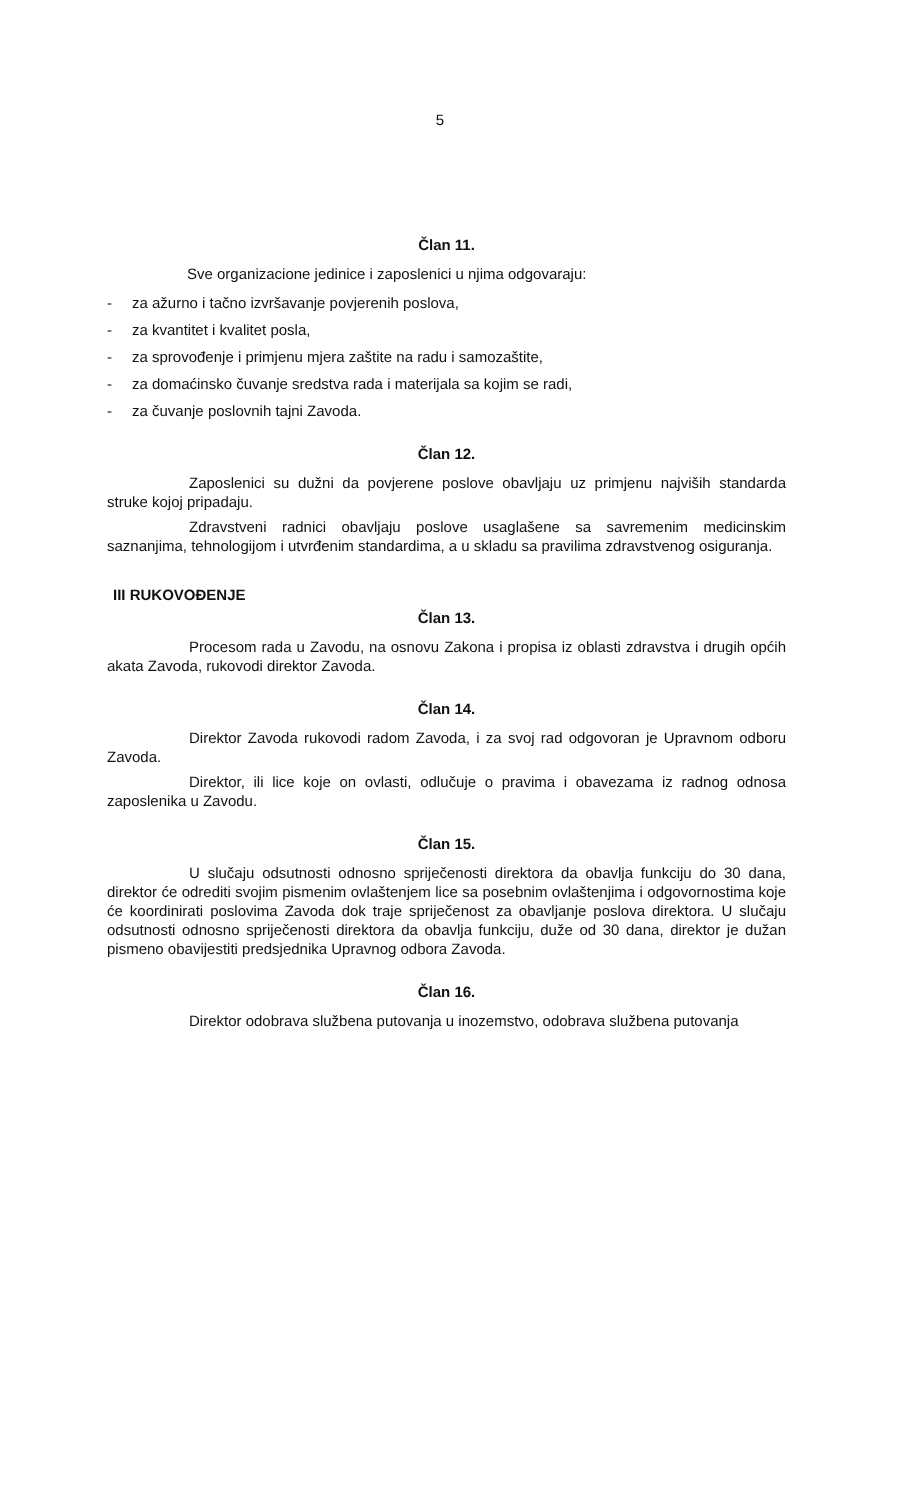5
Član 11.
Sve organizacione jedinice i zaposlenici u njima odgovaraju:
- za ažurno i tačno izvršavanje povjerenih poslova,
- za kvantitet i kvalitet posla,
- za sprovođenje i primjenu mjera zaštite na radu i samozaštite,
- za domaćinsko čuvanje sredstva rada i materijala sa kojim se radi,
- za čuvanje poslovnih tajni Zavoda.
Član 12.
Zaposlenici su dužni da povjerene poslove obavljaju uz primjenu najviših standarda struke kojoj pripadaju.
Zdravstveni radnici obavljaju poslove usaglašene sa savremenim medicinskim saznanjima, tehnologijom i utvrđenim standardima, a u skladu sa pravilima zdravstvenog osiguranja.
III RUKOVOĐENJE
Član 13.
Procesom rada u Zavodu, na osnovu Zakona i propisa iz oblasti zdravstva i drugih općih akata Zavoda, rukovodi direktor Zavoda.
Član 14.
Direktor Zavoda rukovodi radom Zavoda, i za svoj rad odgovoran je Upravnom odboru Zavoda.
Direktor, ili lice koje on ovlasti, odlučuje o pravima i obavezama iz radnog odnosa zaposlenika u Zavodu.
Član 15.
U slučaju odsutnosti odnosno spriječenosti direktora da obavlja funkciju do 30 dana, direktor će odrediti svojim pismenim ovlaštenjem lice sa posebnim ovlaštenjima i odgovornostima koje će koordinirati poslovima Zavoda dok traje spriječenost za obavljanje poslova direktora. U slučaju odsutnosti odnosno spriječenosti direktora da obavlja funkciju, duže od 30 dana, direktor je dužan pismeno obavijestiti predsjednika Upravnog odbora Zavoda.
Član 16.
Direktor odobrava službena putovanja u inozemstvo, odobrava službena putovanja